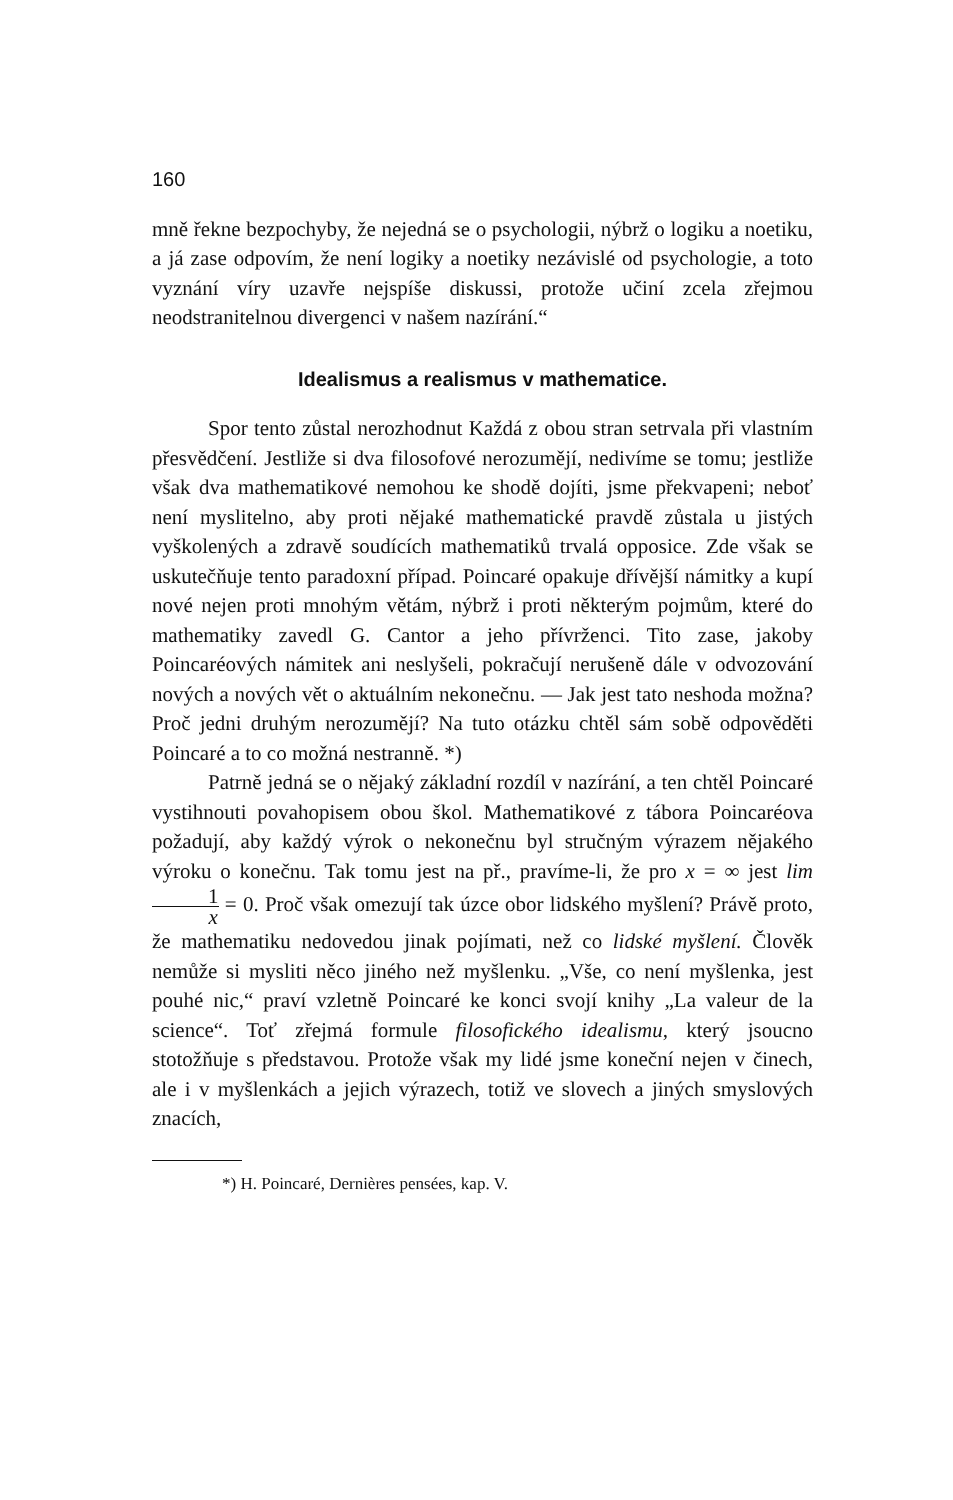160
mně řekne bezpochyby, že nejedná se o psychologii, nýbrž o logiku a noetiku, a já zase odpovím, že není logiky a noetiky nezávislé od psychologie, a toto vyznání víry uzavře nejspíše diskussi, protože učiní zcela zřejmou neodstranitelnou divergenci v našem nazírání.“
Idealismus a realismus v mathematice.
Spor tento zůstal nerozhodnut Každá z obou stran setrvala při vlastním přesvědčení. Jestliže si dva filosofové nerozumějí, nedivíme se tomu; jestliže však dva mathematikové nemohou ke shodě dojíti, jsme překvapeni; neboť není myslitelno, aby proti nějaké mathematické pravdě zůstala u jistých vyškolených a zdravě soudících mathematiků trvalá opposice. Zde však se uskutečňuje tento paradoxní případ. Poincaré opakuje dřívější námitky a kupí nové nejen proti mnohým větám, nýbrž i proti některým pojmům, které do mathematiky zavedl G. Cantor a jeho přívrženci. Tito zase, jakoby Poincaréových námitek ani neslyšeli, pokračují nerušeně dále v odvozování nových a nových vět o aktuálním nekonečnu. — Jak jest tato neshoda možna? Proč jedni druhým nerozumějí? Na tuto otázku chtěl sám sobě odpověděti Poincaré a to co možná nestranně. *)
Patrně jedná se o nějaký základní rozdíl v nazírání, a ten chtěl Poincaré vystihnouti povahopisem obou škol. Mathematikové z tábora Poincaréova požadují, aby každý výrok o nekonečnu byl stručným výrazem nějakého výroku o konečnu. Tak tomu jest na př., pravíme-li, že pro x = ∞ jest lim 1 x = 0. Proč však omezují tak úzce obor lidského myšlení? Právě proto, že mathematiku nedovedou jinak pojímati, než co lidské myšlení. Člověk nemůže si mysliti něco jiného než myšlenku. „Vše, co není myšlenka, jest pouhé nic,“ praví vzletně Poincaré ke konci svojí knihy „La valeur de la science“. Toť zřejmá formule filosofického idealismu, který jsoucno stotožňuje s představou. Protože však my lidé jsme koneční nejen v činech, ale i v myšlenkách a jejich výrazech, totiž ve slovech a jiných smyslových znacích,
*) H. Poincaré, Dernières pensées, kap. V.